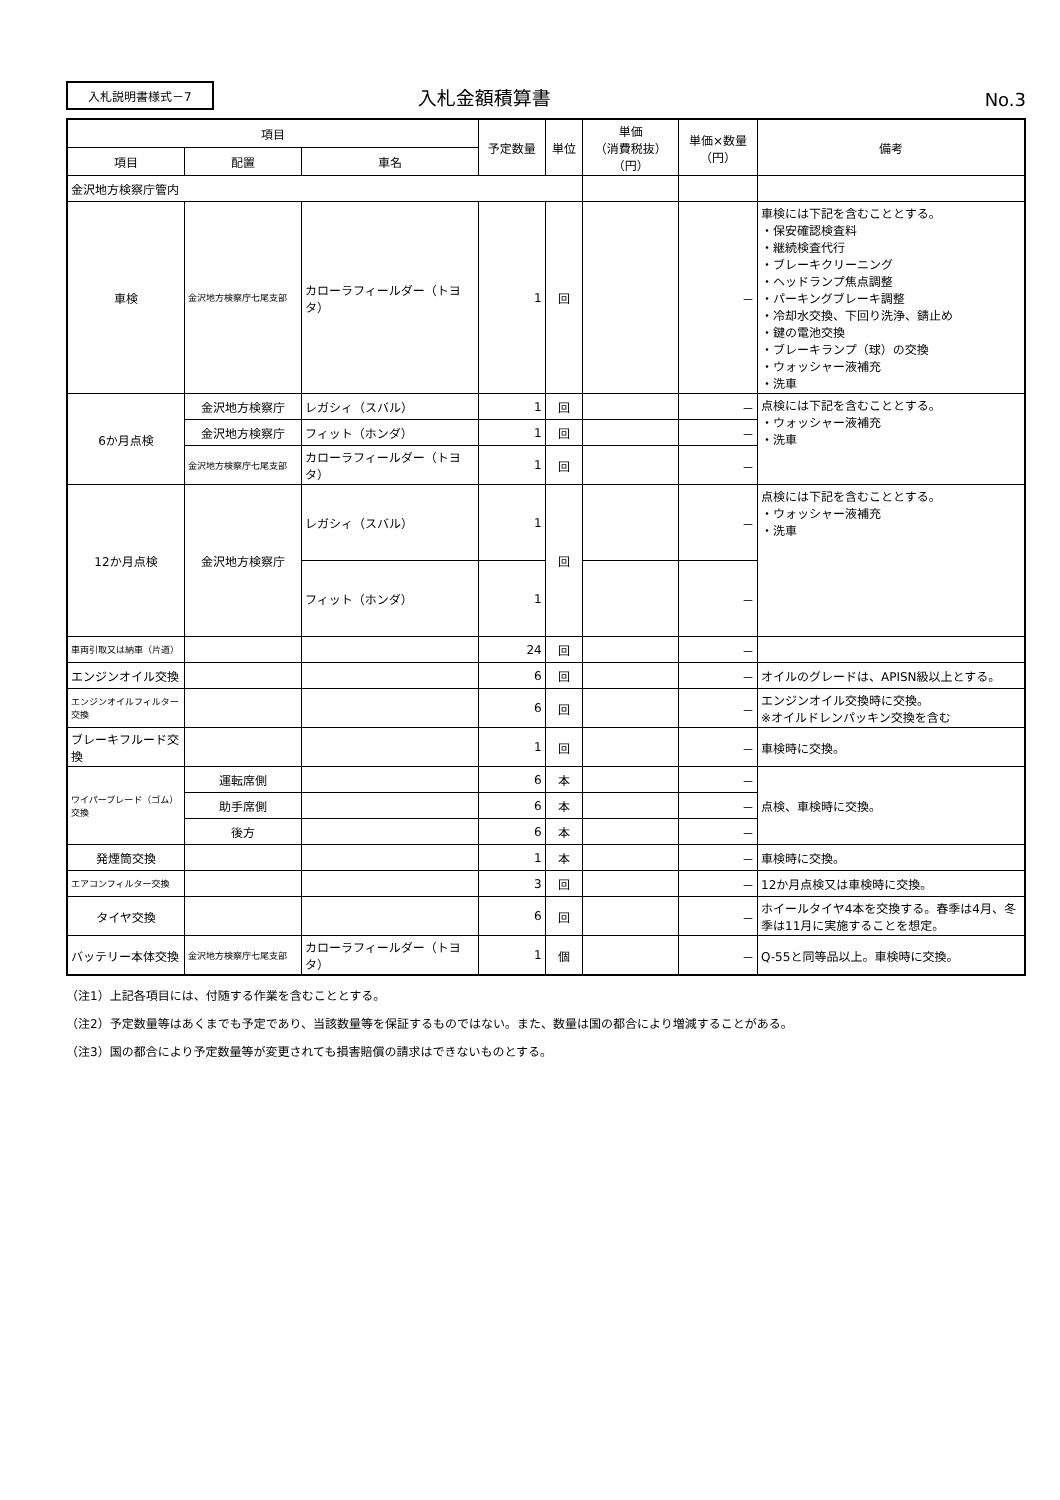入札説明書様式－7
入札金額積算書
No.3
| 項目 | | | 予定数量 | 単位 | 単価 （消費税抜） （円） | 単価×数量 （円） | 備考 |
| --- | --- | --- | --- | --- | --- | --- | --- |
| 項目 | 配置 | 車名 | | | | | |
| 金沢地方検察庁管内 | | | | | | | |
| 車検 | 金沢地方検察庁七尾支部 | カローラフィールダー（トヨタ） | 1 | 回 | | － | 車検には下記を含むこととする。 ・保安確認検査料 ・継続検査代行 ・ブレーキクリーニング ・ヘッドランプ焦点調整 ・パーキングブレーキ調整 ・冷却水交換、下回り洗浄、錆止め ・鍵の電池交換 ・ブレーキランプ（球）の交換 ・ウォッシャー液補充 ・洗車 |
| 6か月点検 | 金沢地方検察庁 | レガシィ（スバル） | 1 | 回 | | － | 点検には下記を含むこととする。 ・ウォッシャー液補充 ・洗車 |
| | 金沢地方検察庁 | フィット（ホンダ） | 1 | 回 | | － | |
| | 金沢地方検察庁七尾支部 | カローラフィールダー（トヨタ） | 1 | 回 | | － | |
| 12か月点検 | 金沢地方検察庁 | レガシィ（スバル） | 1 | 回 | | － | 点検には下記を含むこととする。 ・ウォッシャー液補充 ・洗車 |
| | | フィット（ホンダ） | 1 | | | － | |
| 車両引取又は納車（片道） | | | 24 | 回 | | － | |
| エンジンオイル交換 | | | 6 | 回 | | － | オイルのグレードは、APISN級以上とする。 |
| エンジンオイルフィルター交換 | | | 6 | 回 | | － | エンジンオイル交換時に交換。 ※オイルドレンパッキン交換を含む |
| ブレーキフルード交換 | | | 1 | 回 | | － | 車検時に交換。 |
| ワイパーブレード（ゴム）交換 | 運転席側 | | 6 | 本 | | － | 点検、車検時に交換。 |
| | 助手席側 | | 6 | 本 | | － | |
| | 後方 | | 6 | 本 | | － | |
| 発煙筒交換 | | | 1 | 本 | | － | 車検時に交換。 |
| エアコンフィルター交換 | | | 3 | 回 | | － | 12か月点検又は車検時に交換。 |
| タイヤ交換 | | | 6 | 回 | | － | ホイールタイヤ4本を交換する。春季は4月、冬季は11月に実施することを想定。 |
| バッテリー本体交換 | 金沢地方検察庁七尾支部 | カローラフィールダー（トヨタ） | 1 | 個 | | － | Q-55と同等品以上。車検時に交換。 |
（注1）上記各項目には、付随する作業を含むこととする。
（注2）予定数量等はあくまでも予定であり、当該数量等を保証するものではない。また、数量は国の都合により増減することがある。
（注3）国の都合により予定数量等が変更されても損害賠償の請求はできないものとする。